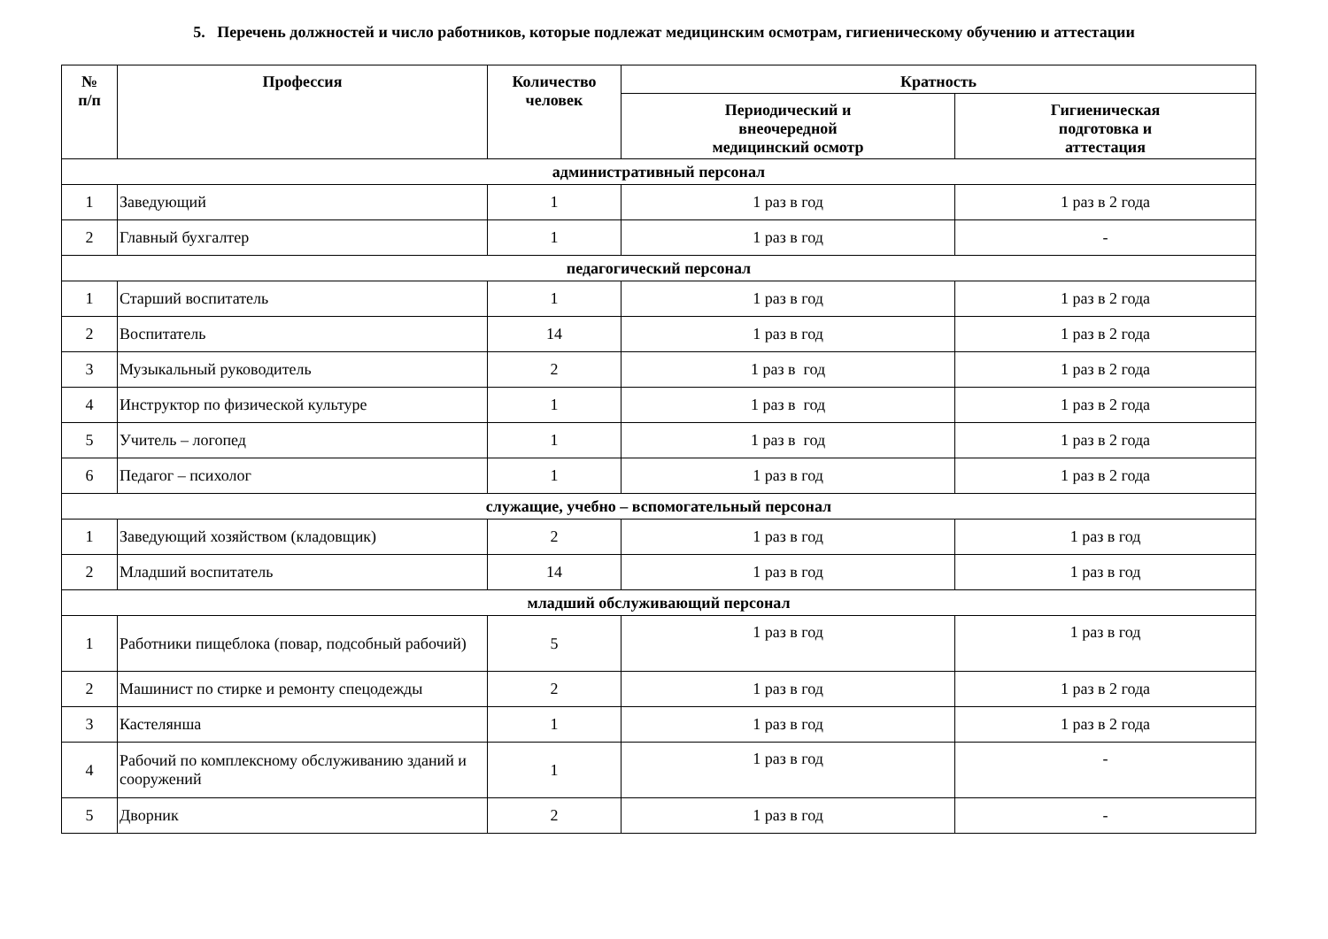5. Перечень должностей и число работников, которые подлежат медицинским осмотрам, гигиеническому обучению и аттестации
| № п/п | Профессия | Количество человек | Кратность | |
| --- | --- | --- | --- | --- |
| | | | Периодический и внеочередной медицинский осмотр | Гигиеническая подготовка и аттестация |
| административный персонал | | | | |
| 1 | Заведующий | 1 | 1 раз в год | 1 раз в 2 года |
| 2 | Главный бухгалтер | 1 | 1 раз в год | - |
| педагогический персонал | | | | |
| 1 | Старший воспитатель | 1 | 1 раз в год | 1 раз в 2 года |
| 2 | Воспитатель | 14 | 1 раз в год | 1 раз в 2 года |
| 3 | Музыкальный руководитель | 2 | 1 раз в год | 1 раз в 2 года |
| 4 | Инструктор по физической культуре | 1 | 1 раз в год | 1 раз в 2 года |
| 5 | Учитель – логопед | 1 | 1 раз в год | 1 раз в 2 года |
| 6 | Педагог – психолог | 1 | 1 раз в год | 1 раз в 2 года |
| служащие, учебно – вспомогательный персонал | | | | |
| 1 | Заведующий хозяйством (кладовщик) | 2 | 1 раз в год | 1 раз в год |
| 2 | Младший воспитатель | 14 | 1 раз в год | 1 раз в год |
| младший обслуживающий персонал | | | | |
| 1 | Работники пищеблока (повар, подсобный рабочий) | 5 | 1 раз в год | 1 раз в год |
| 2 | Машинист по стирке и ремонту спецодежды | 2 | 1 раз в год | 1 раз в 2 года |
| 3 | Кастелянша | 1 | 1 раз в год | 1 раз в 2 года |
| 4 | Рабочий по комплексному обслуживанию зданий и сооружений | 1 | 1 раз в год | - |
| 5 | Дворник | 2 | 1 раз в год | - |